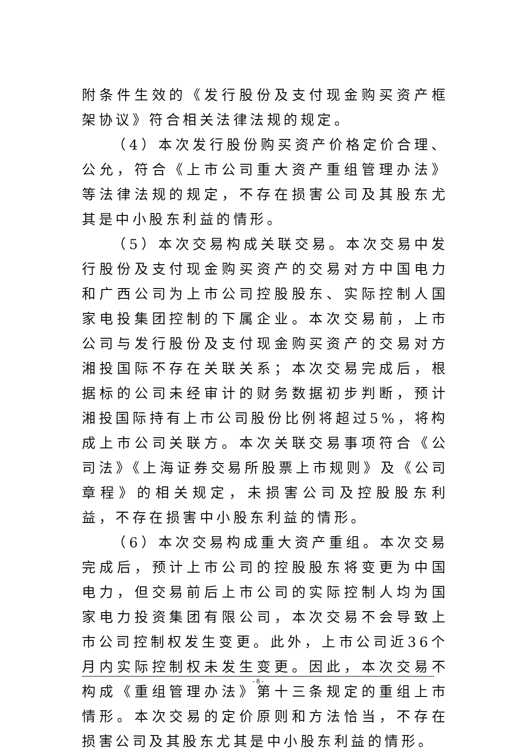附条件生效的《发行股份及支付现金购买资产框架协议》符合相关法律法规的规定。
（4）本次发行股份购买资产价格定价合理、公允，符合《上市公司重大资产重组管理办法》等法律法规的规定，不存在损害公司及其股东尤其是中小股东利益的情形。
（5）本次交易构成关联交易。本次交易中发行股份及支付现金购买资产的交易对方中国电力和广西公司为上市公司控股股东、实际控制人国家电投集团控制的下属企业。本次交易前，上市公司与发行股份及支付现金购买资产的交易对方湘投国际不存在关联关系；本次交易完成后，根据标的公司未经审计的财务数据初步判断，预计湘投国际持有上市公司股份比例将超过5%，将构成上市公司关联方。本次关联交易事项符合《公司法》《上海证券交易所股票上市规则》及《公司章程》的相关规定，未损害公司及控股股东利益，不存在损害中小股东利益的情形。
（6）本次交易构成重大资产重组。本次交易完成后，预计上市公司的控股股东将变更为中国电力，但交易前后上市公司的实际控制人均为国家电力投资集团有限公司，本次交易不会导致上市公司控制权发生变更。此外，上市公司近36个月内实际控制权未发生变更。因此，本次交易不构成《重组管理办法》第十三条规定的重组上市情形。本次交易的定价原则和方法恰当，不存在损害公司及其股东尤其是中小股东利益的情形。
- 8 -